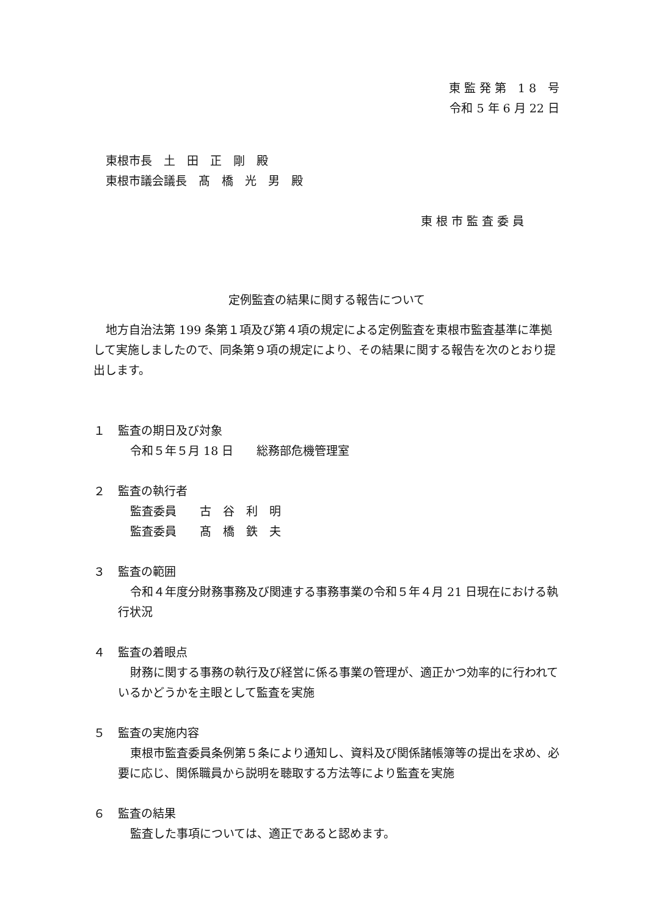東 監 発 第　1 8　号
令和 5 年 6 月 22 日
東根市長　土　田　正　剛　殿
東根市議会議長　髙　橋　光　男　殿
東 根 市 監 査 委 員
定例監査の結果に関する報告について
地方自治法第 199 条第１項及び第４項の規定による定例監査を東根市監査基準に準拠して実施しましたので、同条第９項の規定により、その結果に関する報告を次のとおり提出します。
１ 監査の期日及び対象
令和５年５月 18 日　　総務部危機管理室
２ 監査の執行者
監査委員　　古　谷　利　明
監査委員　　髙　橋　鉄　夫
３ 監査の範囲
令和４年度分財務事務及び関連する事務事業の令和５年４月 21 日現在における執行状況
４ 監査の着眼点
財務に関する事務の執行及び経営に係る事業の管理が、適正かつ効率的に行われているかどうかを主眼として監査を実施
５ 監査の実施内容
東根市監査委員条例第５条により通知し、資料及び関係諸帳簿等の提出を求め、必要に応じ、関係職員から説明を聴取する方法等により監査を実施
６ 監査の結果
監査した事項については、適正であると認めます。